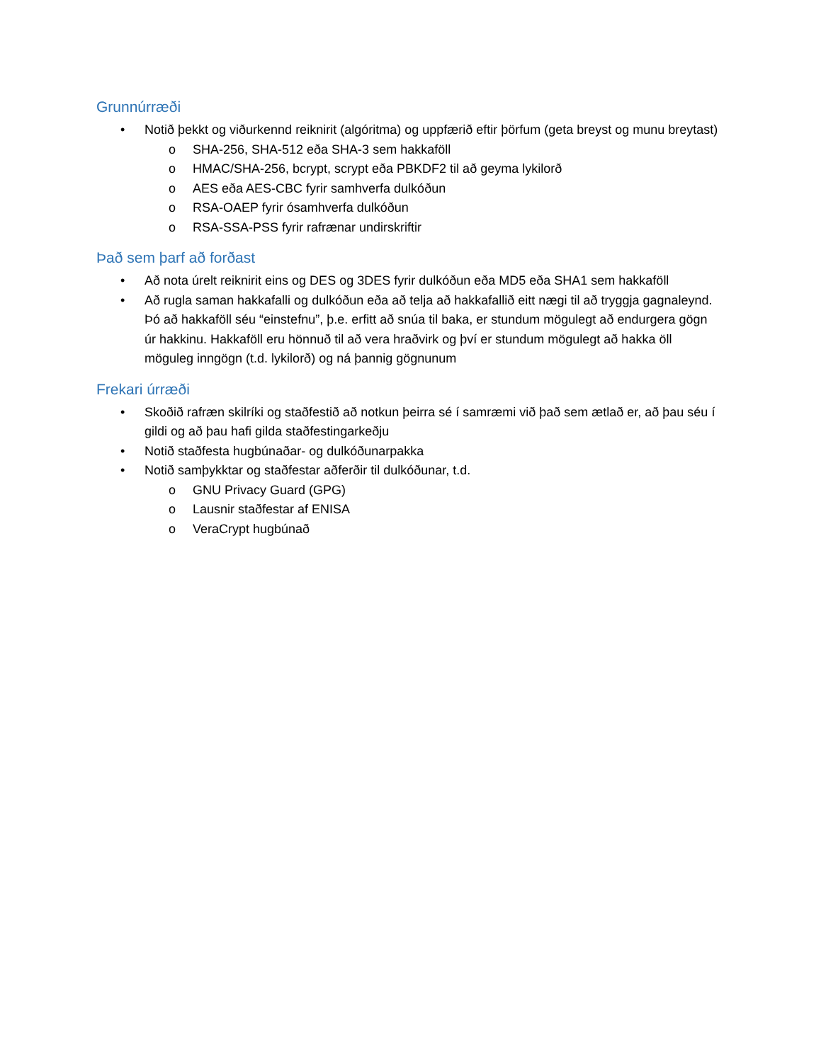Grunnúrræði
• Notið þekkt og viðurkennd reiknirit (algóritma) og uppfærið eftir þörfum (geta breyst og munu breytast)
o SHA-256, SHA-512 eða SHA-3 sem hakkaföll
o HMAC/SHA-256, bcrypt, scrypt eða PBKDF2 til að geyma lykilorð
o AES eða AES-CBC fyrir samhverfa dulkóðun
o RSA-OAEP fyrir ósamhverfa dulkóðun
o RSA-SSA-PSS fyrir rafrænar undirskriftir
Það sem þarf að forðast
• Að nota úrelt reiknirit eins og DES og 3DES fyrir dulkóðun eða MD5 eða SHA1 sem hakkaföll
• Að rugla saman hakkafalli og dulkóðun eða að telja að hakkafallið eitt nægi til að tryggja gagnaleynd. Þó að hakkaföll séu “einstefnu”, þ.e. erfitt að snúa til baka, er stundum mögulegt að endurgera gögn úr hakkinu. Hakkaföll eru hönnuð til að vera hraðvirk og því er stundum mögulegt að hakka öll möguleg inngögn (t.d. lykilorð) og ná þannig gögnunum
Frekari úrræði
• Skoðið rafræn skilríki og staðfestið að notkun þeirra sé í samræmi við það sem ætlað er, að þau séu í gildi og að þau hafi gilda staðfestingarkeðju
• Notið staðfesta hugbúnaðar- og dulkóðunarpakka
• Notið samþykktar og staðfestar aðferðir til dulkóðunar, t.d.
o GNU Privacy Guard (GPG)
o Lausnir staðfestar af ENISA
o VeraCrypt hugbúnað